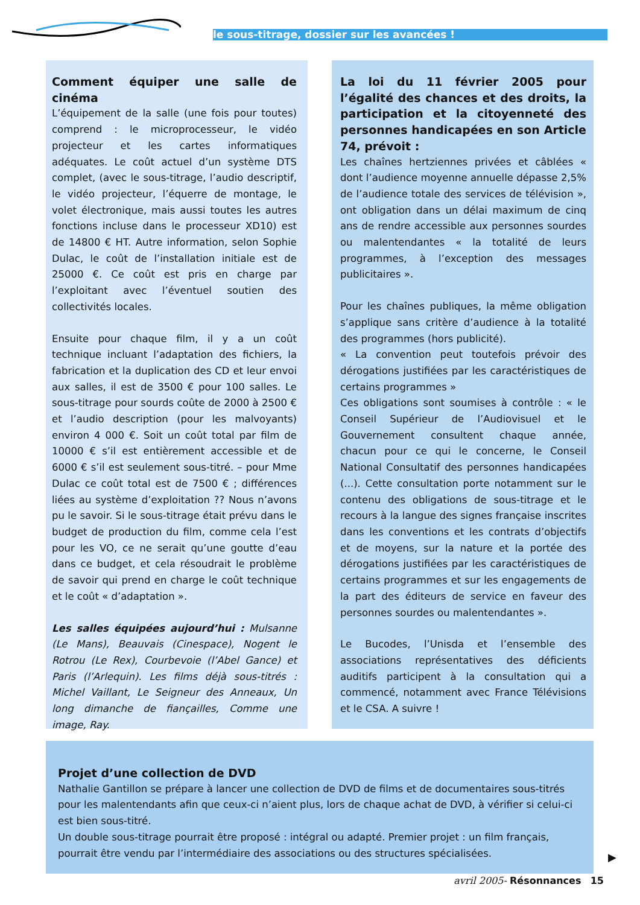le sous-titrage, dossier sur les avancées !
Comment équiper une salle de cinéma
L’équipement de la salle (une fois pour toutes) comprend : le microprocesseur, le vidéo projecteur et les cartes informatiques adéquates. Le coût actuel d’un système DTS complet, (avec le sous-titrage, l’audio descriptif, le vidéo projecteur, l’équerre de montage, le volet électronique, mais aussi toutes les autres fonctions incluse dans le processeur XD10) est de 14800 € HT. Autre information, selon Sophie Dulac, le coût de l’installation initiale est de 25000 €. Ce coût est pris en charge par l’exploitant avec l’éventuel soutien des collectivités locales.
Ensuite pour chaque film, il y a un coût technique incluant l’adaptation des fichiers, la fabrication et la duplication des CD et leur envoi aux salles, il est de 3500 € pour 100 salles. Le sous-titrage pour sourds coûte de 2000 à 2500 € et l’audio description (pour les malvoyants) environ 4 000 €. Soit un coût total par film de 10000 € s’il est entièrement accessible et de 6000 € s’il est seulement sous-titré. – pour Mme Dulac ce coût total est de 7500 € ; différences liées au système d’exploitation ?? Nous n’avons pu le savoir. Si le sous-titrage était prévu dans le budget de production du film, comme cela l’est pour les VO, ce ne serait qu’une goutte d’eau dans ce budget, et cela résoudrait le problème de savoir qui prend en charge le coût technique et le coût « d’adaptation ».
Les salles équipées aujourd’hui : Mulsanne (Le Mans), Beauvais (Cinespace), Nogent le Rotrou (Le Rex), Courbevoie (l’Abel Gance) et Paris (l’Arlequin). Les films déjà sous-titrés : Michel Vaillant, Le Seigneur des Anneaux, Un long dimanche de fiançailles, Comme une image, Ray.
La loi du 11 février 2005 pour l’égalité des chances et des droits, la participation et la citoyenneté des personnes handicapées en son Article 74, prévoit :
Les chaînes hertziennes privées et câblées « dont l’audience moyenne annuelle dépasse 2,5% de l’audience totale des services de télévision », ont obligation dans un délai maximum de cinq ans de rendre accessible aux personnes sourdes ou malentendantes « la totalité de leurs programmes, à l’exception des messages publicitaires ».
Pour les chaînes publiques, la même obligation s’applique sans critère d’audience à la totalité des programmes (hors publicité).
« La convention peut toutefois prévoir des dérogations justifiées par les caractéristiques de certains programmes »
Ces obligations sont soumises à contrôle : « le Conseil Supérieur de l’Audiovisuel et le Gouvernement consultent chaque année, chacun pour ce qui le concerne, le Conseil National Consultatif des personnes handicapées (...). Cette consultation porte notamment sur le contenu des obligations de sous-titrage et le recours à la langue des signes française inscrites dans les conventions et les contrats d’objectifs et de moyens, sur la nature et la portée des dérogations justifiées par les caractéristiques de certains programmes et sur les engagements de la part des éditeurs de service en faveur des personnes sourdes ou malentendantes ».
Le Bucodes, l’Unisda et l’ensemble des associations représentatives des déficients auditifs participent à la consultation qui a commencé, notamment avec France Télévisions et le CSA. A suivre !
Projet d’une collection de DVD
Nathalie Gantillon se prépare à lancer une collection de DVD de films et de documentaires sous-titrés pour les malentendants afin que ceux-ci n’aient plus, lors de chaque achat de DVD, à vérifier si celui-ci est bien sous-titré.
Un double sous-titrage pourrait être proposé : intégral ou adapté. Premier projet : un film français, pourrait être vendu par l’intermédiaire des associations ou des structures spécialisées.
▶
avril 2005- Résonnances 15